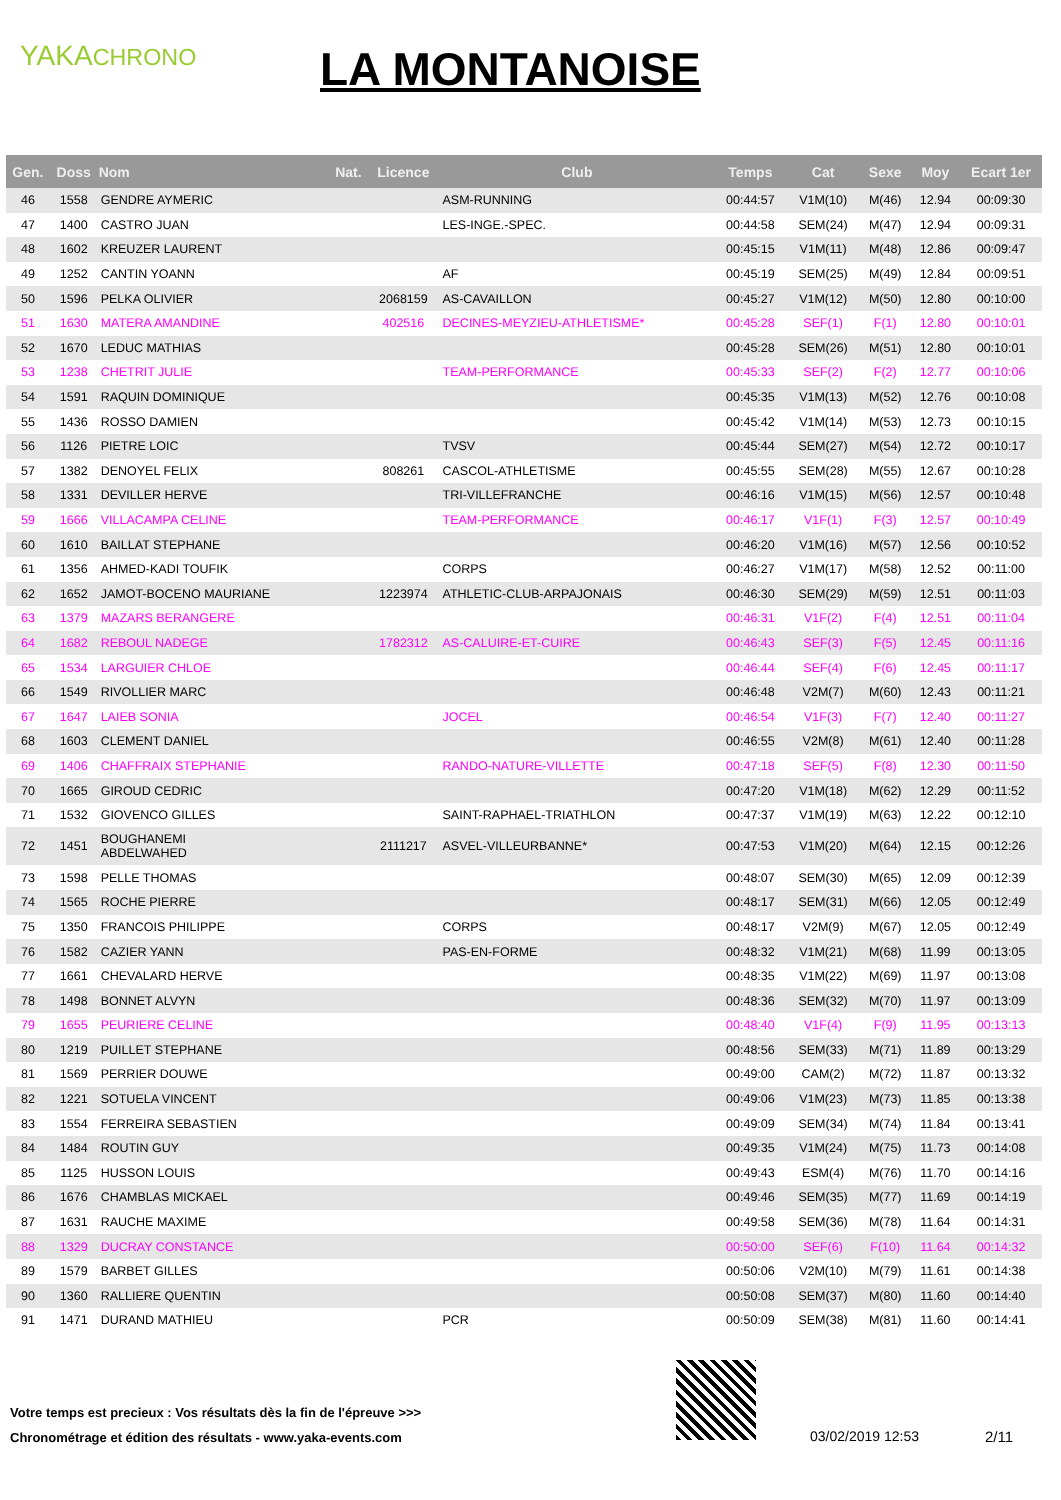YAKACHRONO
LA MONTANOISE
| Gen. | Doss | Nom | Nat. | Licence | Club | Temps | Cat | Sexe | Moy | Ecart 1er |
| --- | --- | --- | --- | --- | --- | --- | --- | --- | --- | --- |
| 46 | 1558 | GENDRE AYMERIC | | | ASM-RUNNING | 00:44:57 | V1M(10) | M(46) | 12.94 | 00:09:30 |
| 47 | 1400 | CASTRO JUAN | | | LES-INGE.-SPEC. | 00:44:58 | SEM(24) | M(47) | 12.94 | 00:09:31 |
| 48 | 1602 | KREUZER LAURENT | | | | 00:45:15 | V1M(11) | M(48) | 12.86 | 00:09:47 |
| 49 | 1252 | CANTIN YOANN | | | AF | 00:45:19 | SEM(25) | M(49) | 12.84 | 00:09:51 |
| 50 | 1596 | PELKA OLIVIER | | 2068159 | AS-CAVAILLON | 00:45:27 | V1M(12) | M(50) | 12.80 | 00:10:00 |
| 51 | 1630 | MATERA AMANDINE | | 402516 | DECINES-MEYZIEU-ATHLETISME* | 00:45:28 | SEF(1) | F(1) | 12.80 | 00:10:01 |
| 52 | 1670 | LEDUC MATHIAS | | | | 00:45:28 | SEM(26) | M(51) | 12.80 | 00:10:01 |
| 53 | 1238 | CHETRIT JULIE | | | TEAM-PERFORMANCE | 00:45:33 | SEF(2) | F(2) | 12.77 | 00:10:06 |
| 54 | 1591 | RAQUIN DOMINIQUE | | | | 00:45:35 | V1M(13) | M(52) | 12.76 | 00:10:08 |
| 55 | 1436 | ROSSO DAMIEN | | | | 00:45:42 | V1M(14) | M(53) | 12.73 | 00:10:15 |
| 56 | 1126 | PIETRE LOIC | | | TVSV | 00:45:44 | SEM(27) | M(54) | 12.72 | 00:10:17 |
| 57 | 1382 | DENOYEL FELIX | | 808261 | CASCOL-ATHLETISME | 00:45:55 | SEM(28) | M(55) | 12.67 | 00:10:28 |
| 58 | 1331 | DEVILLER HERVE | | | TRI-VILLEFRANCHE | 00:46:16 | V1M(15) | M(56) | 12.57 | 00:10:48 |
| 59 | 1666 | VILLACAMPA CELINE | | | TEAM-PERFORMANCE | 00:46:17 | V1F(1) | F(3) | 12.57 | 00:10:49 |
| 60 | 1610 | BAILLAT STEPHANE | | | | 00:46:20 | V1M(16) | M(57) | 12.56 | 00:10:52 |
| 61 | 1356 | AHMED-KADI TOUFIK | | | CORPS | 00:46:27 | V1M(17) | M(58) | 12.52 | 00:11:00 |
| 62 | 1652 | JAMOT-BOCENO MAURIANE | | 1223974 | ATHLETIC-CLUB-ARPAJONAIS | 00:46:30 | SEM(29) | M(59) | 12.51 | 00:11:03 |
| 63 | 1379 | MAZARS BERANGERE | | | | 00:46:31 | V1F(2) | F(4) | 12.51 | 00:11:04 |
| 64 | 1682 | REBOUL NADEGE | | 1782312 | AS-CALUIRE-ET-CUIRE | 00:46:43 | SEF(3) | F(5) | 12.45 | 00:11:16 |
| 65 | 1534 | LARGUIER CHLOE | | | | 00:46:44 | SEF(4) | F(6) | 12.45 | 00:11:17 |
| 66 | 1549 | RIVOLLIER MARC | | | | 00:46:48 | V2M(7) | M(60) | 12.43 | 00:11:21 |
| 67 | 1647 | LAIEB SONIA | | | JOCEL | 00:46:54 | V1F(3) | F(7) | 12.40 | 00:11:27 |
| 68 | 1603 | CLEMENT DANIEL | | | | 00:46:55 | V2M(8) | M(61) | 12.40 | 00:11:28 |
| 69 | 1406 | CHAFFRAIX STEPHANIE | | | RANDO-NATURE-VILLETTE | 00:47:18 | SEF(5) | F(8) | 12.30 | 00:11:50 |
| 70 | 1665 | GIROUD CEDRIC | | | | 00:47:20 | V1M(18) | M(62) | 12.29 | 00:11:52 |
| 71 | 1532 | GIOVENCO GILLES | | | SAINT-RAPHAEL-TRIATHLON | 00:47:37 | V1M(19) | M(63) | 12.22 | 00:12:10 |
| 72 | 1451 | BOUGHANEMI ABDELWAHED | | 2111217 | ASVEL-VILLEURBANNE* | 00:47:53 | V1M(20) | M(64) | 12.15 | 00:12:26 |
| 73 | 1598 | PELLE THOMAS | | | | 00:48:07 | SEM(30) | M(65) | 12.09 | 00:12:39 |
| 74 | 1565 | ROCHE PIERRE | | | | 00:48:17 | SEM(31) | M(66) | 12.05 | 00:12:49 |
| 75 | 1350 | FRANCOIS PHILIPPE | | | CORPS | 00:48:17 | V2M(9) | M(67) | 12.05 | 00:12:49 |
| 76 | 1582 | CAZIER YANN | | | PAS-EN-FORME | 00:48:32 | V1M(21) | M(68) | 11.99 | 00:13:05 |
| 77 | 1661 | CHEVALARD HERVE | | | | 00:48:35 | V1M(22) | M(69) | 11.97 | 00:13:08 |
| 78 | 1498 | BONNET ALVYN | | | | 00:48:36 | SEM(32) | M(70) | 11.97 | 00:13:09 |
| 79 | 1655 | PEURIERE CELINE | | | | 00:48:40 | V1F(4) | F(9) | 11.95 | 00:13:13 |
| 80 | 1219 | PUILLET STEPHANE | | | | 00:48:56 | SEM(33) | M(71) | 11.89 | 00:13:29 |
| 81 | 1569 | PERRIER DOUWE | | | | 00:49:00 | CAM(2) | M(72) | 11.87 | 00:13:32 |
| 82 | 1221 | SOTUELA VINCENT | | | | 00:49:06 | V1M(23) | M(73) | 11.85 | 00:13:38 |
| 83 | 1554 | FERREIRA SEBASTIEN | | | | 00:49:09 | SEM(34) | M(74) | 11.84 | 00:13:41 |
| 84 | 1484 | ROUTIN GUY | | | | 00:49:35 | V1M(24) | M(75) | 11.73 | 00:14:08 |
| 85 | 1125 | HUSSON LOUIS | | | | 00:49:43 | ESM(4) | M(76) | 11.70 | 00:14:16 |
| 86 | 1676 | CHAMBLAS MICKAEL | | | | 00:49:46 | SEM(35) | M(77) | 11.69 | 00:14:19 |
| 87 | 1631 | RAUCHE MAXIME | | | | 00:49:58 | SEM(36) | M(78) | 11.64 | 00:14:31 |
| 88 | 1329 | DUCRAY CONSTANCE | | | | 00:50:00 | SEF(6) | F(10) | 11.64 | 00:14:32 |
| 89 | 1579 | BARBET GILLES | | | | 00:50:06 | V2M(10) | M(79) | 11.61 | 00:14:38 |
| 90 | 1360 | RALLIERE QUENTIN | | | | 00:50:08 | SEM(37) | M(80) | 11.60 | 00:14:40 |
| 91 | 1471 | DURAND MATHIEU | | | PCR | 00:50:09 | SEM(38) | M(81) | 11.60 | 00:14:41 |
Votre temps est precieux : Vos résultats dès la fin de l'épreuve >>>
Chronométrage et édition des résultats - www.yaka-events.com
03/02/2019 12:53 2/11